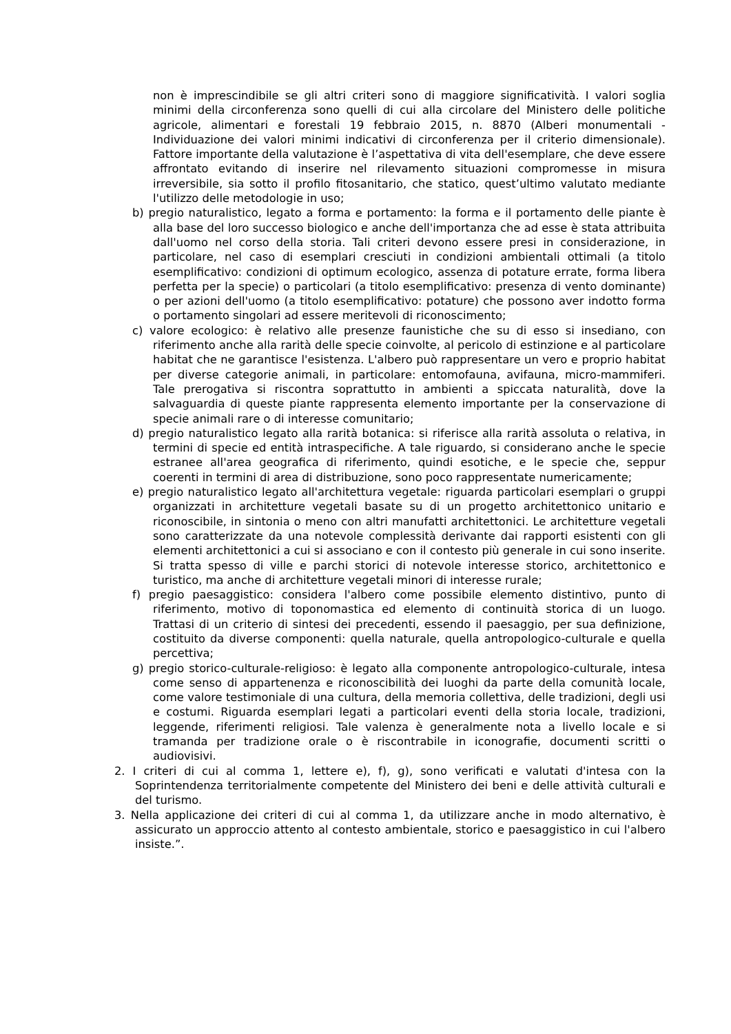non è imprescindibile se gli altri criteri sono di maggiore significatività. I valori soglia minimi della circonferenza sono quelli di cui alla circolare del Ministero delle politiche agricole, alimentari e forestali 19 febbraio 2015, n. 8870 (Alberi monumentali - Individuazione dei valori minimi indicativi di circonferenza per il criterio dimensionale). Fattore importante della valutazione è l’aspettativa di vita dell'esemplare, che deve essere affrontato evitando di inserire nel rilevamento situazioni compromesse in misura irreversibile, sia sotto il profilo fitosanitario, che statico, quest’ultimo valutato mediante l'utilizzo delle metodologie in uso;
b) pregio naturalistico, legato a forma e portamento: la forma e il portamento delle piante è alla base del loro successo biologico e anche dell'importanza che ad esse è stata attribuita dall'uomo nel corso della storia. Tali criteri devono essere presi in considerazione, in particolare, nel caso di esemplari cresciuti in condizioni ambientali ottimali (a titolo esemplificativo: condizioni di optimum ecologico, assenza di potature errate, forma libera perfetta per la specie) o particolari (a titolo esemplificativo: presenza di vento dominante) o per azioni dell'uomo (a titolo esemplificativo: potature) che possono aver indotto forma o portamento singolari ad essere meritevoli di riconoscimento;
c) valore ecologico: è relativo alle presenze faunistiche che su di esso si insediano, con riferimento anche alla rarità delle specie coinvolte, al pericolo di estinzione e al particolare habitat che ne garantisce l'esistenza. L'albero può rappresentare un vero e proprio habitat per diverse categorie animali, in particolare: entomofauna, avifauna, micro-mammiferi. Tale prerogativa si riscontra soprattutto in ambienti a spiccata naturalità, dove la salvaguardia di queste piante rappresenta elemento importante per la conservazione di specie animali rare o di interesse comunitario;
d) pregio naturalistico legato alla rarità botanica: si riferisce alla rarità assoluta o relativa, in termini di specie ed entità intraspecifiche. A tale riguardo, si considerano anche le specie estranee all'area geografica di riferimento, quindi esotiche, e le specie che, seppur coerenti in termini di area di distribuzione, sono poco rappresentate numericamente;
e) pregio naturalistico legato all'architettura vegetale: riguarda particolari esemplari o gruppi organizzati in architetture vegetali basate su di un progetto architettonico unitario e riconoscibile, in sintonia o meno con altri manufatti architettonici. Le architetture vegetali sono caratterizzate da una notevole complessità derivante dai rapporti esistenti con gli elementi architettonici a cui si associano e con il contesto più generale in cui sono inserite. Si tratta spesso di ville e parchi storici di notevole interesse storico, architettonico e turistico, ma anche di architetture vegetali minori di interesse rurale;
f) pregio paesaggistico: considera l'albero come possibile elemento distintivo, punto di riferimento, motivo di toponomastica ed elemento di continuità storica di un luogo. Trattasi di un criterio di sintesi dei precedenti, essendo il paesaggio, per sua definizione, costituito da diverse componenti: quella naturale, quella antropologico-culturale e quella percettiva;
g) pregio storico-culturale-religioso: è legato alla componente antropologico-culturale, intesa come senso di appartenenza e riconoscibilità dei luoghi da parte della comunità locale, come valore testimoniale di una cultura, della memoria collettiva, delle tradizioni, degli usi e costumi. Riguarda esemplari legati a particolari eventi della storia locale, tradizioni, leggende, riferimenti religiosi. Tale valenza è generalmente nota a livello locale e si tramanda per tradizione orale o è riscontrabile in iconografie, documenti scritti o audiovisivi.
2. I criteri di cui al comma 1, lettere e), f), g), sono verificati e valutati d'intesa con la Soprintendenza territorialmente competente del Ministero dei beni e delle attività culturali e del turismo.
3. Nella applicazione dei criteri di cui al comma 1, da utilizzare anche in modo alternativo, è assicurato un approccio attento al contesto ambientale, storico e paesaggistico in cui l'albero insiste.”.